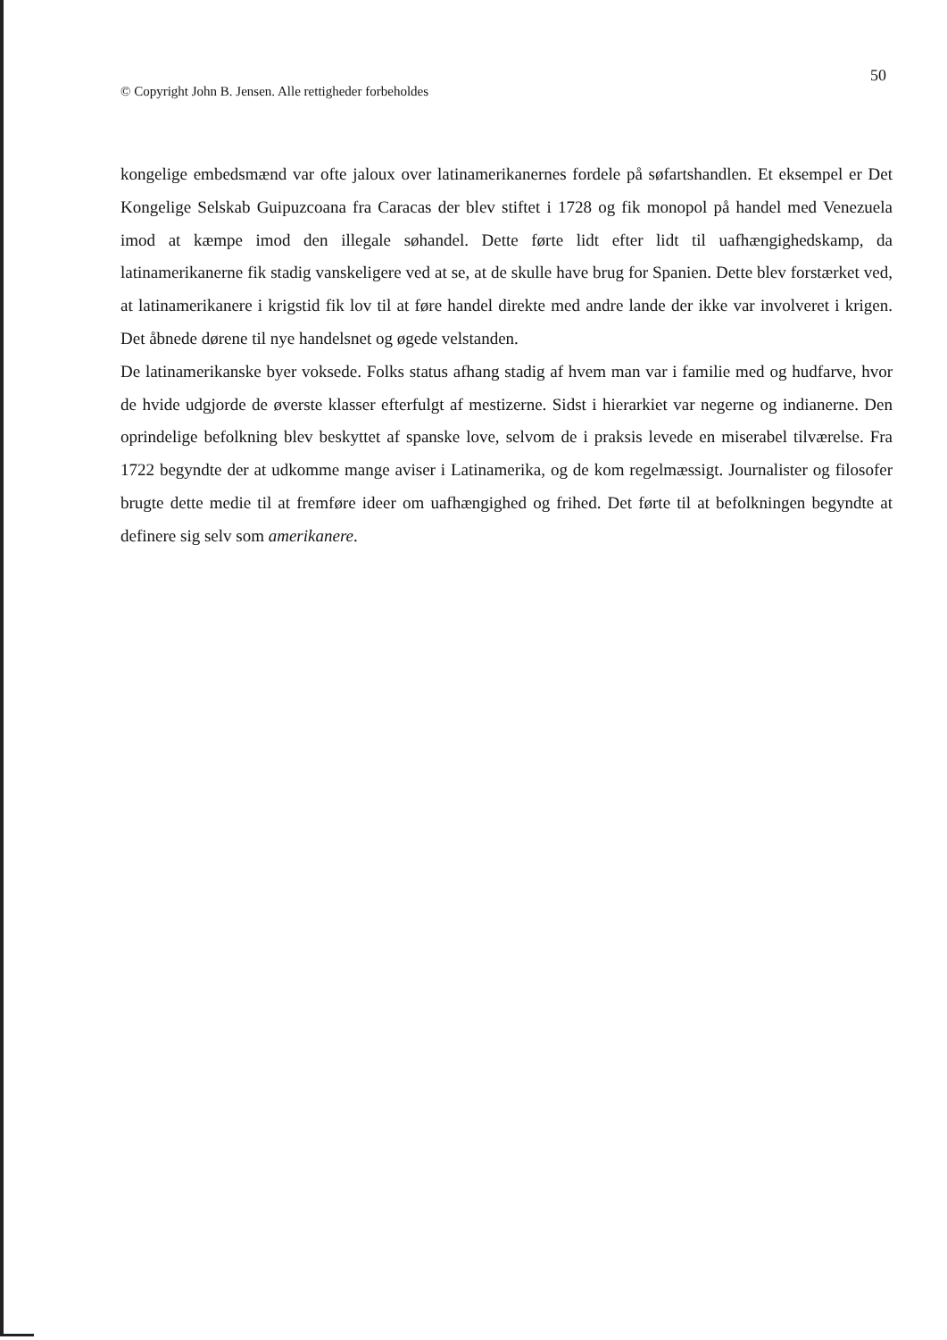50
© Copyright John B. Jensen. Alle rettigheder forbeholdes
kongelige embedsmænd var ofte jaloux over latinamerikanernes fordele på søfartshandlen. Et eksempel er Det Kongelige Selskab Guipuzcoana fra Caracas der blev stiftet i 1728 og fik monopol på handel med Venezuela imod at kæmpe imod den illegale søhandel. Dette førte lidt efter lidt til uafhængighedskamp, da latinamerikanerne fik stadig vanskeligere ved at se, at de skulle have brug for Spanien. Dette blev forstærket ved, at latinamerikanere i krigstid fik lov til at føre handel direkte med andre lande der ikke var involveret i krigen. Det åbnede dørene til nye handelsnet og øgede velstanden.
De latinamerikanske byer voksede. Folks status afhang stadig af hvem man var i familie med og hudfarve, hvor de hvide udgjorde de øverste klasser efterfulgt af mestizerne. Sidst i hierarkiet var negerne og indianerne. Den oprindelige befolkning blev beskyttet af spanske love, selvom de i praksis levede en miserabel tilværelse. Fra 1722 begyndte der at udkomme mange aviser i Latinamerika, og de kom regelmæssigt. Journalister og filosofer brugte dette medie til at fremføre ideer om uafhængighed og frihed. Det førte til at befolkningen begyndte at definere sig selv som amerikanere.